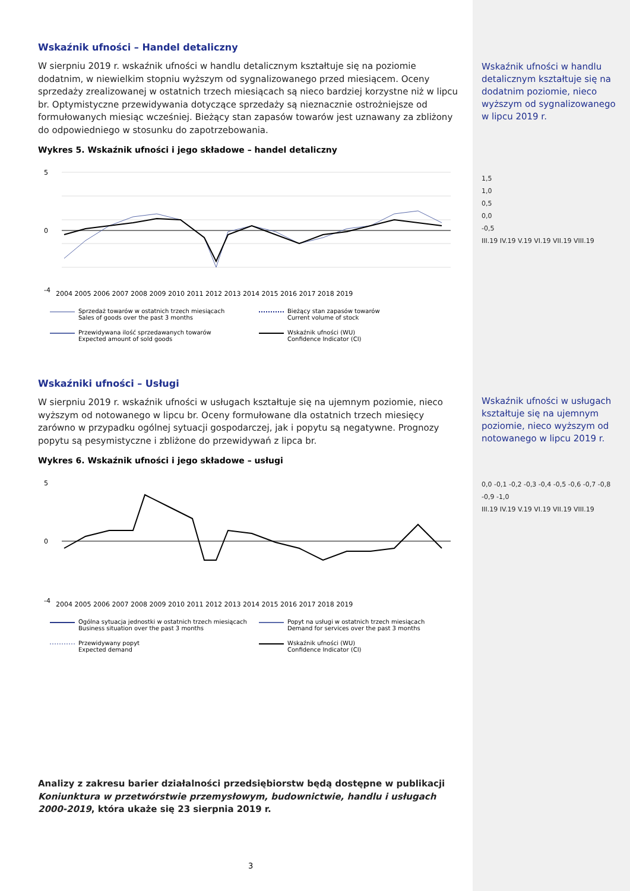Wskaźnik ufności – Handel detaliczny
W sierpniu 2019 r. wskaźnik ufności w handlu detalicznym kształtuje się na poziomie dodatnim, w niewielkim stopniu wyższym od sygnalizowanego przed miesiącem. Oceny sprzedaży zrealizowanej w ostatnich trzech miesiącach są nieco bardziej korzystne niż w lipcu br. Optymistyczne przewidywania dotyczące sprzedaży są nieznacznie ostrożniejsze od formułowanych miesiąc wcześniej. Bieżący stan zapasów towarów jest uznawany za zbliżony do odpowiedniego w stosunku do zapotrzebowania.
Wykres 5. Wskaźnik ufności i jego składowe – handel detaliczny
5
0
-4
2004 2005 2006 2007 2008 2009 2010 2011 2012 2013 2014 2015 2016 2017 2018 2019
Sprzedaż towarów w ostatnich trzech miesiącach
Sales of goods over the past 3 months
Bieżący stan zapasów towarów
Current volume of stock
Przewidywana ilość sprzedawanych towarów
Expected amount of sold goods
Wskaźnik ufności (WU)
Confidence Indicator (CI)
Wskaźniki ufności – Usługi
W sierpniu 2019 r. wskaźnik ufności w usługach kształtuje się na ujemnym poziomie, nieco wyższym od notowanego w lipcu br. Oceny formułowane dla ostatnich trzech miesięcy zarówno w przypadku ogólnej sytuacji gospodarczej, jak i popytu są negatywne. Prognozy popytu są pesymistyczne i zbliżone do przewidywań z lipca br.
Wykres 6. Wskaźnik ufności i jego składowe – usługi
5
0
-4
2004 2005 2006 2007 2008 2009 2010 2011 2012 2013 2014 2015 2016 2017 2018 2019
Ogólna sytuacja jednostki w ostatnich trzech miesiącach
Business situation over the past 3 months
Popyt na usługi w ostatnich trzech miesiącach
Demand for services over the past 3 months
Przewidywany popyt
Expected demand
Wskaźnik ufności (WU)
Confidence Indicator (CI)
Analizy z zakresu barier działalności przedsiębiorstw będą dostępne w publikacji Koniunktura w przetwórstwie przemysłowym, budownictwie, handlu i usługach 2000-2019, która ukaże się 23 sierpnia 2019 r.
Wskaźnik ufności w handlu detalicznym kształtuje się na dodatnim poziomie, nieco wyższym od sygnalizowanego w lipcu 2019 r.
1,5
1,0
0,5
0,0
-0,5
III.19 IV.19 V.19 VI.19 VII.19 VIII.19
Wskaźnik ufności w usługach kształtuje się na ujemnym poziomie, nieco wyższym od notowanego w lipcu 2019 r.
0,0 -0,1 -0,2 -0,3 -0,4 -0,5 -0,6 -0,7 -0,8 -0,9 -1,0
III.19 IV.19 V.19 VI.19 VII.19 VIII.19
3